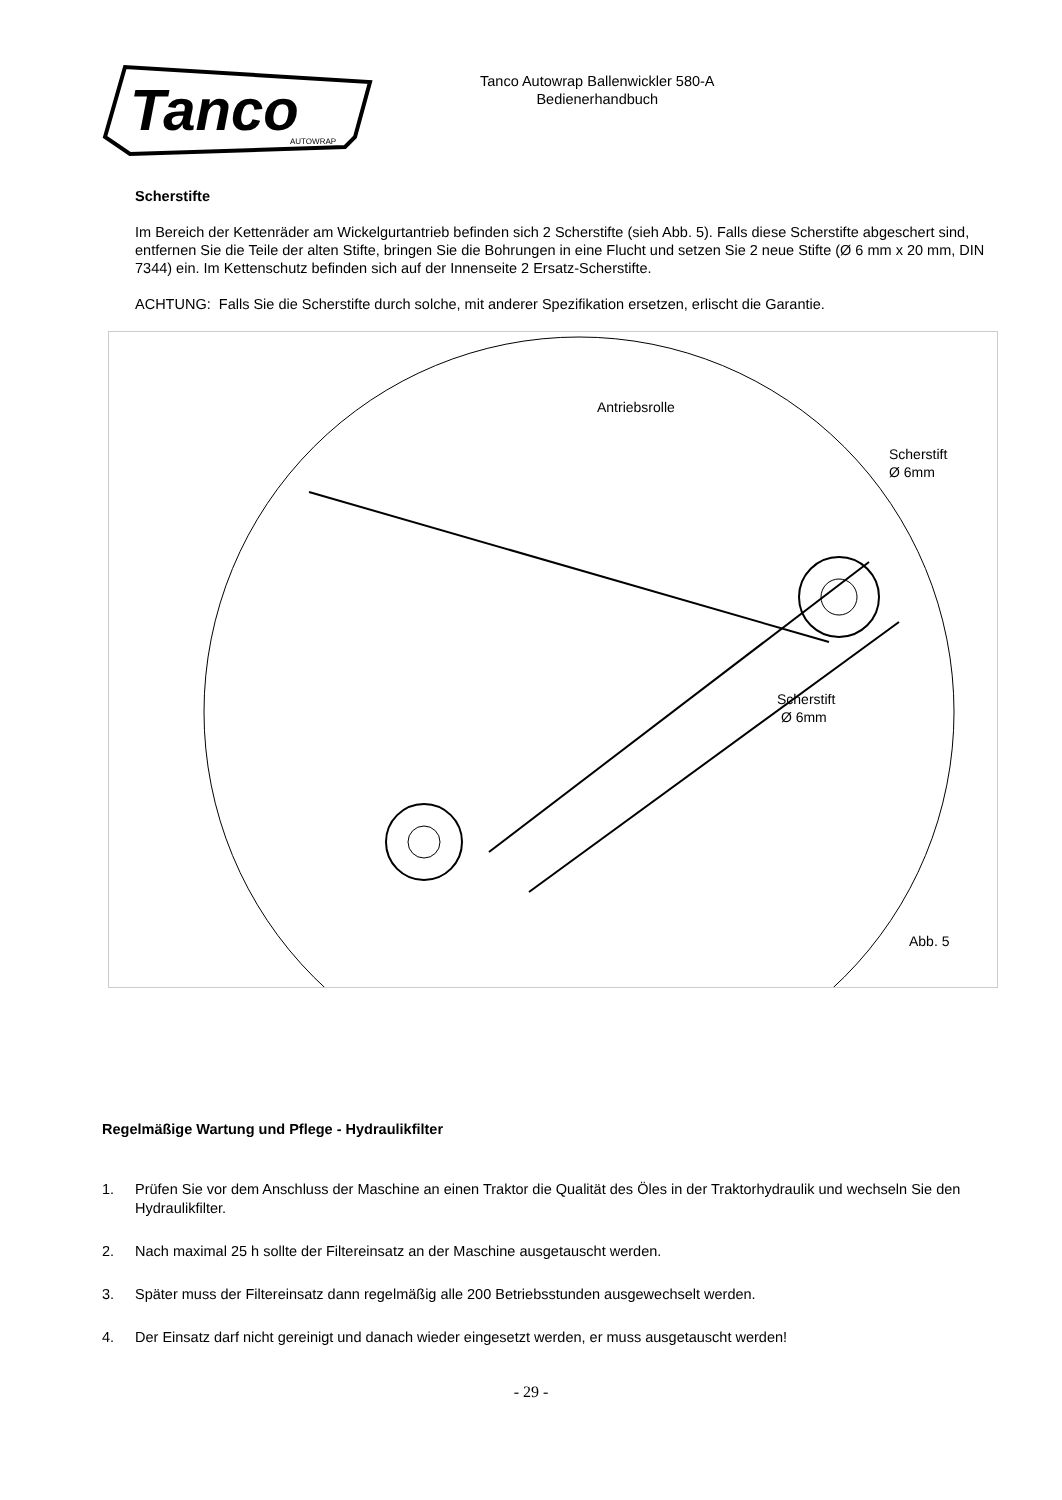Tanco
AUTOWRAP
Tanco Autowrap Ballenwickler 580-A
Bedienerhandbuch
Scherstifte
Im Bereich der Kettenräder am Wickelgurtantrieb befinden sich 2 Scherstifte (sieh Abb. 5). Falls diese Scherstifte abgeschert sind, entfernen Sie die Teile der alten Stifte, bringen Sie die Bohrungen in eine Flucht und setzen Sie 2 neue Stifte (Ø 6 mm x 20 mm, DIN 7344) ein. Im Kettenschutz befinden sich auf der Innenseite 2 Ersatz-Scherstifte.
ACHTUNG: Falls Sie die Scherstifte durch solche, mit anderer Spezifikation ersetzen, erlischt die Garantie.
Antriebsrolle
Scherstift
Ø 6mm
Scherstift
Ø 6mm
Abb. 5
Regelmäßige Wartung und Pflege - Hydraulikfilter
1. Prüfen Sie vor dem Anschluss der Maschine an einen Traktor die Qualität des Öles in der Traktorhydraulik und wechseln Sie den Hydraulikfilter.
2. Nach maximal 25 h sollte der Filtereinsatz an der Maschine ausgetauscht werden.
3. Später muss der Filtereinsatz dann regelmäßig alle 200 Betriebsstunden ausgewechselt werden.
4. Der Einsatz darf nicht gereinigt und danach wieder eingesetzt werden, er muss ausgetauscht werden!
- 29 -